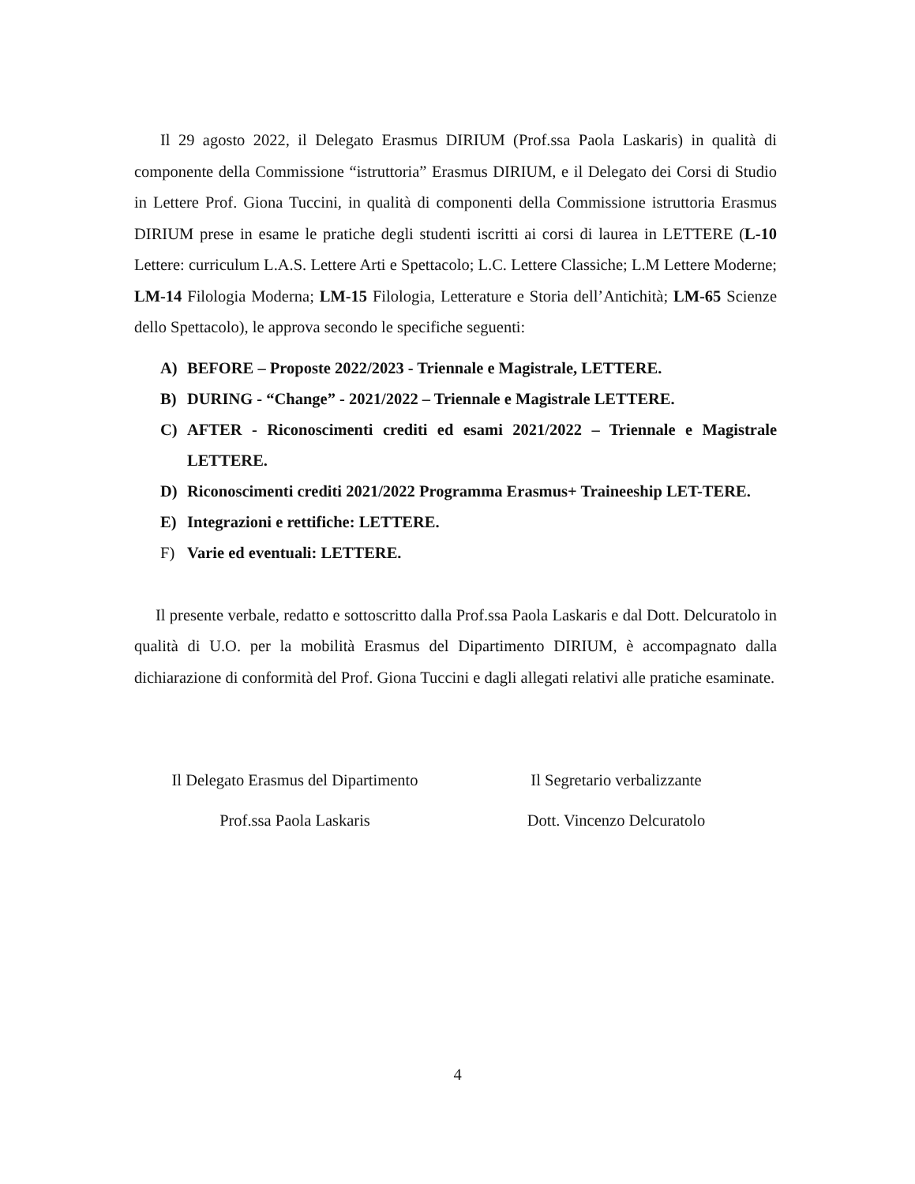Il 29 agosto 2022, il Delegato Erasmus DIRIUM (Prof.ssa Paola Laskaris) in qualità di componente della Commissione “istruttoria” Erasmus DIRIUM, e il Delegato dei Corsi di Studio in Lettere Prof. Giona Tuccini, in qualità di componenti della Commissione istruttoria Erasmus DIRIUM prese in esame le pratiche degli studenti iscritti ai corsi di laurea in LETTERE (L-10 Lettere: curriculum L.A.S. Lettere Arti e Spettacolo; L.C. Lettere Classiche; L.M Lettere Moderne; LM-14 Filologia Moderna; LM-15 Filologia, Letterature e Storia dell’Antichità; LM-65 Scienze dello Spettacolo), le approva secondo le specifiche seguenti:
A) BEFORE – Proposte 2022/2023 - Triennale e Magistrale, LETTERE.
B) DURING - “Change” - 2021/2022 – Triennale e Magistrale LETTERE.
C) AFTER - Riconoscimenti crediti ed esami 2021/2022 – Triennale e Magistrale LETTERE.
D) Riconoscimenti crediti 2021/2022 Programma Erasmus+ Traineeship LET-TERE.
E) Integrazioni e rettifiche: LETTERE.
F) Varie ed eventuali: LETTERE.
Il presente verbale, redatto e sottoscritto dalla Prof.ssa Paola Laskaris e dal Dott. Delcuratolo in qualità di U.O. per la mobilità Erasmus del Dipartimento DIRIUM, è accompagnato dalla dichiarazione di conformità del Prof. Giona Tuccini e dagli allegati relativi alle pratiche esaminate.
Il Delegato Erasmus del Dipartimento
Prof.ssa Paola Laskaris
Il Segretario verbalizzante
Dott. Vincenzo Delcuratolo
4